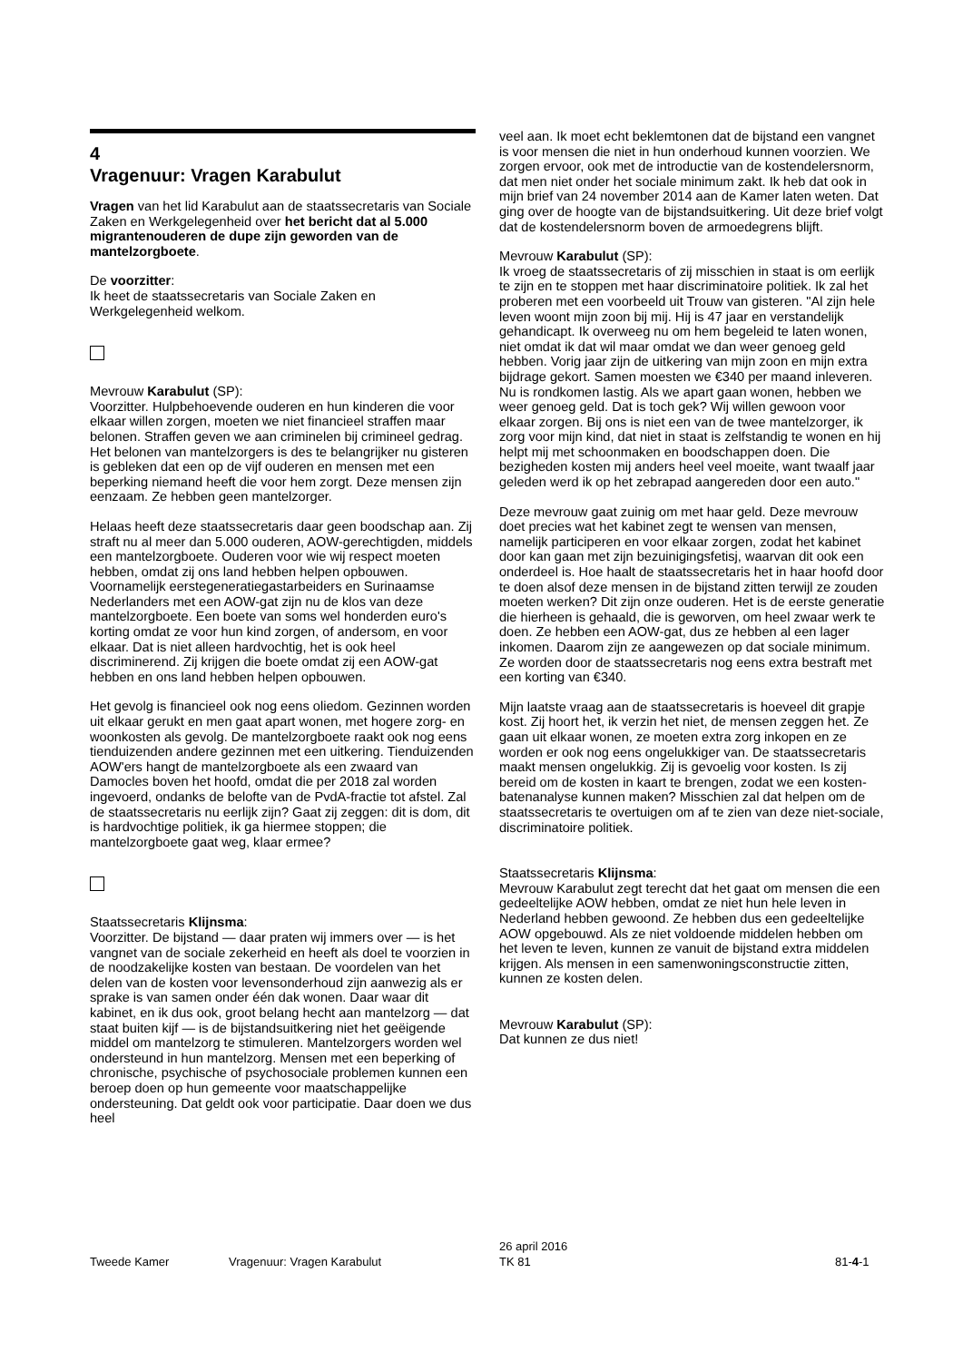4
Vragenuur: Vragen Karabulut
Vragen van het lid Karabulut aan de staatssecretaris van Sociale Zaken en Werkgelegenheid over het bericht dat al 5.000 migrantenouderen de dupe zijn geworden van de mantelzorgboete.
De voorzitter:
Ik heet de staatssecretaris van Sociale Zaken en Werkgelegenheid welkom.
Mevrouw Karabulut (SP):
Voorzitter. Hulpbehoevende ouderen en hun kinderen die voor elkaar willen zorgen, moeten we niet financieel straffen maar belonen. Straffen geven we aan criminelen bij crimineel gedrag. Het belonen van mantelzorgers is des te belangrijker nu gisteren is gebleken dat een op de vijf ouderen en mensen met een beperking niemand heeft die voor hem zorgt. Deze mensen zijn eenzaam. Ze hebben geen mantelzorger.
Helaas heeft deze staatssecretaris daar geen boodschap aan. Zij straft nu al meer dan 5.000 ouderen, AOW-gerechtigden, middels een mantelzorgboete. Ouderen voor wie wij respect moeten hebben, omdat zij ons land hebben helpen opbouwen. Voornamelijk eerstegeneratiegastarbeiders en Surinaamse Nederlanders met een AOW-gat zijn nu de klos van deze mantelzorgboete. Een boete van soms wel honderden euro's korting omdat ze voor hun kind zorgen, of andersom, en voor elkaar. Dat is niet alleen hardvochtig, het is ook heel discriminerend. Zij krijgen die boete omdat zij een AOW-gat hebben en ons land hebben helpen opbouwen.
Het gevolg is financieel ook nog eens oliedom. Gezinnen worden uit elkaar gerukt en men gaat apart wonen, met hogere zorg- en woonkosten als gevolg. De mantelzorgboete raakt ook nog eens tienduizenden andere gezinnen met een uitkering. Tienduizenden AOW'ers hangt de mantelzorgboete als een zwaard van Damocles boven het hoofd, omdat die per 2018 zal worden ingevoerd, ondanks de belofte van de PvdA-fractie tot afstel. Zal de staatssecretaris nu eerlijk zijn? Gaat zij zeggen: dit is dom, dit is hardvochtige politiek, ik ga hiermee stoppen; die mantelzorgboete gaat weg, klaar ermee?
Staatssecretaris Klijnsma:
Voorzitter. De bijstand — daar praten wij immers over — is het vangnet van de sociale zekerheid en heeft als doel te voorzien in de noodzakelijke kosten van bestaan. De voordelen van het delen van de kosten voor levensonderhoud zijn aanwezig als er sprake is van samen onder één dak wonen. Daar waar dit kabinet, en ik dus ook, groot belang hecht aan mantelzorg — dat staat buiten kijf — is de bijstandsuitkering niet het geëigende middel om mantelzorg te stimuleren. Mantelzorgers worden wel ondersteund in hun mantelzorg. Mensen met een beperking of chronische, psychische of psychosociale problemen kunnen een beroep doen op hun gemeente voor maatschappelijke ondersteuning. Dat geldt ook voor participatie. Daar doen we dus heel
veel aan. Ik moet echt beklemtonen dat de bijstand een vangnet is voor mensen die niet in hun onderhoud kunnen voorzien. We zorgen ervoor, ook met de introductie van de kostendelersnorm, dat men niet onder het sociale minimum zakt. Ik heb dat ook in mijn brief van 24 november 2014 aan de Kamer laten weten. Dat ging over de hoogte van de bijstandsuitkering. Uit deze brief volgt dat de kostendelersnorm boven de armoedegrens blijft.
Mevrouw Karabulut (SP):
Ik vroeg de staatssecretaris of zij misschien in staat is om eerlijk te zijn en te stoppen met haar discriminatoire politiek. Ik zal het proberen met een voorbeeld uit Trouw van gisteren. "Al zijn hele leven woont mijn zoon bij mij. Hij is 47 jaar en verstandelijk gehandicapt. Ik overweeg nu om hem begeleid te laten wonen, niet omdat ik dat wil maar omdat we dan weer genoeg geld hebben. Vorig jaar zijn de uitkering van mijn zoon en mijn extra bijdrage gekort. Samen moesten we €340 per maand inleveren. Nu is rondkomen lastig. Als we apart gaan wonen, hebben we weer genoeg geld. Dat is toch gek? Wij willen gewoon voor elkaar zorgen. Bij ons is niet een van de twee mantelzorger, ik zorg voor mijn kind, dat niet in staat is zelfstandig te wonen en hij helpt mij met schoonmaken en boodschappen doen. Die bezigheden kosten mij anders heel veel moeite, want twaalf jaar geleden werd ik op het zebrapad aangereden door een auto."
Deze mevrouw gaat zuinig om met haar geld. Deze mevrouw doet precies wat het kabinet zegt te wensen van mensen, namelijk participeren en voor elkaar zorgen, zodat het kabinet door kan gaan met zijn bezuinigingsfetisj, waarvan dit ook een onderdeel is. Hoe haalt de staatssecretaris het in haar hoofd door te doen alsof deze mensen in de bijstand zitten terwijl ze zouden moeten werken? Dit zijn onze ouderen. Het is de eerste generatie die hierheen is gehaald, die is geworven, om heel zwaar werk te doen. Ze hebben een AOW-gat, dus ze hebben al een lager inkomen. Daarom zijn ze aangewezen op dat sociale minimum. Ze worden door de staatssecretaris nog eens extra bestraft met een korting van €340.
Mijn laatste vraag aan de staatssecretaris is hoeveel dit grapje kost. Zij hoort het, ik verzin het niet, de mensen zeggen het. Ze gaan uit elkaar wonen, ze moeten extra zorg inkopen en ze worden er ook nog eens ongelukkiger van. De staatssecretaris maakt mensen ongelukkig. Zij is gevoelig voor kosten. Is zij bereid om de kosten in kaart te brengen, zodat we een kosten-batenanalyse kunnen maken? Misschien zal dat helpen om de staatssecretaris te overtuigen om af te zien van deze niet-sociale, discriminatoire politiek.
Staatssecretaris Klijnsma:
Mevrouw Karabulut zegt terecht dat het gaat om mensen die een gedeeltelijke AOW hebben, omdat ze niet hun hele leven in Nederland hebben gewoond. Ze hebben dus een gedeeltelijke AOW opgebouwd. Als ze niet voldoende middelen hebben om het leven te leven, kunnen ze vanuit de bijstand extra middelen krijgen. Als mensen in een samenwoningsconstructie zitten, kunnen ze kosten delen.
Mevrouw Karabulut (SP):
Dat kunnen ze dus niet!
Tweede Kamer Vragenuur: Vragen Karabulut
26 april 2016
TK 81
81-4-1